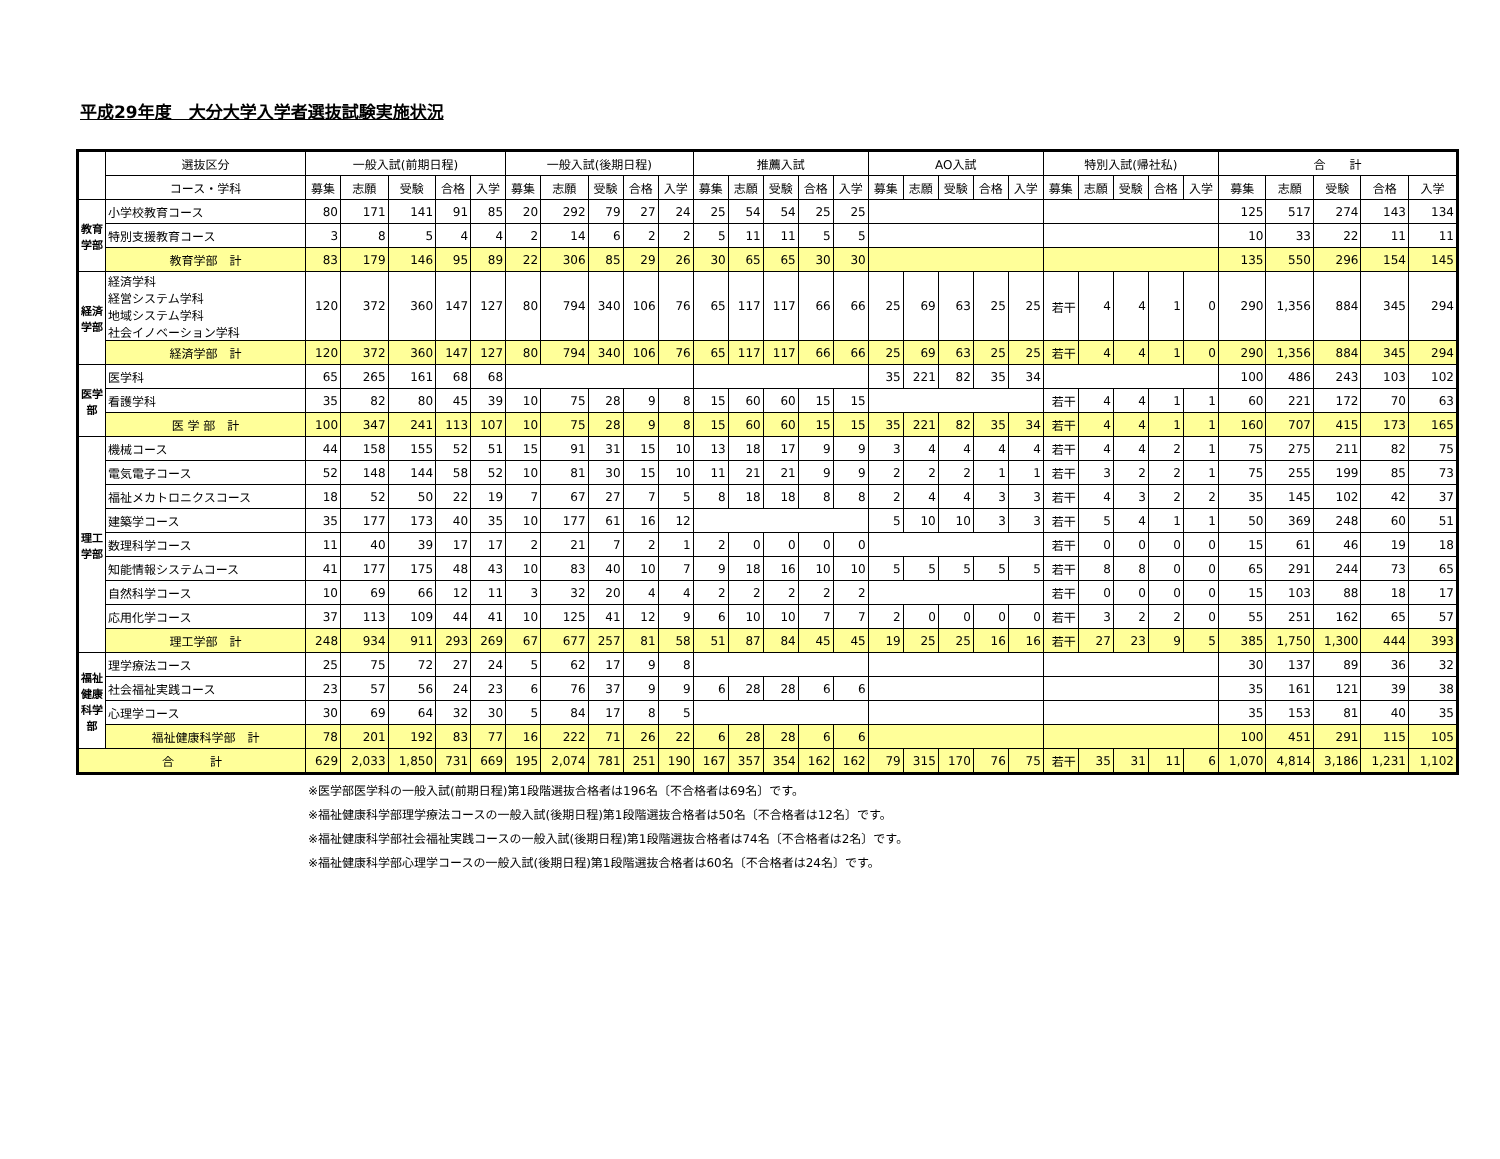平成29年度　大分大学入学者選抜試験実施状況
| | 選抜区分 | 一般入試(前期日程) | | | | | 一般入試(後期日程) | | | | | 推薦入試 | | | | | AO入試 | | | | | 特別入試(帰社私) | | | | | 合 計 | | | | |
| --- | --- | --- | --- | --- | --- | --- | --- | --- | --- | --- | --- | --- | --- | --- | --- | --- | --- | --- | --- | --- | --- | --- | --- | --- | --- | --- | --- | --- | --- | --- | --- |
| | コース・学科 | 募集 | 志願 | 受験 | 合格 | 入学 | 募集 | 志願 | 受験 | 合格 | 入学 | 募集 | 志願 | 受験 | 合格 | 入学 | 募集 | 志願 | 受験 | 合格 | 入学 | 募集 | 志願 | 受験 | 合格 | 入学 | 募集 | 志願 | 受験 | 合格 | 入学 |
| 教育学部 | 小学校教育コース | 80 | 171 | 141 | 91 | 85 | 20 | 292 | 79 | 27 | 24 | 25 | 54 | 54 | 25 | 25 | | | | | | | | | | | 125 | 517 | 274 | 143 | 134 |
| | 特別支援教育コース | 3 | 8 | 5 | 4 | 4 | 2 | 14 | 6 | 2 | 2 | 5 | 11 | 11 | 5 | 5 | | | | | | | | | | | 10 | 33 | 22 | 11 | 11 |
| | 教育学部 計 | 83 | 179 | 146 | 95 | 89 | 22 | 306 | 85 | 29 | 26 | 30 | 65 | 65 | 30 | 30 | | | | | | | | | | | 135 | 550 | 296 | 154 | 145 |
| 経済学部 | 経済学科 経営システム学科 地域システム学科 社会イノベーション学科 | 120 | 372 | 360 | 147 | 127 | 80 | 794 | 340 | 106 | 76 | 65 | 117 | 117 | 66 | 66 | 25 | 69 | 63 | 25 | 25 | 若干 | 4 | 4 | 1 | 0 | 290 | 1,356 | 884 | 345 | 294 |
| | 経済学部 計 | 120 | 372 | 360 | 147 | 127 | 80 | 794 | 340 | 106 | 76 | 65 | 117 | 117 | 66 | 66 | 25 | 69 | 63 | 25 | 25 | 若干 | 4 | 4 | 1 | 0 | 290 | 1,356 | 884 | 345 | 294 |
| 医学部 | 医学科 | 65 | 265 | 161 | 68 | 68 | | | | | | | | | | | 35 | 221 | 82 | 35 | 34 | | | | | | 100 | 486 | 243 | 103 | 102 |
| | 看護学科 | 35 | 82 | 80 | 45 | 39 | 10 | 75 | 28 | 9 | 8 | 15 | 60 | 60 | 15 | 15 | | | | | | 若干 | 4 | 4 | 1 | 1 | 60 | 221 | 172 | 70 | 63 |
| | 医 学 部 計 | 100 | 347 | 241 | 113 | 107 | 10 | 75 | 28 | 9 | 8 | 15 | 60 | 60 | 15 | 15 | 35 | 221 | 82 | 35 | 34 | 若干 | 4 | 4 | 1 | 1 | 160 | 707 | 415 | 173 | 165 |
| 理工学部 | 機械コース | 44 | 158 | 155 | 52 | 51 | 15 | 91 | 31 | 15 | 10 | 13 | 18 | 17 | 9 | 9 | 3 | 4 | 4 | 4 | 4 | 若干 | 4 | 4 | 2 | 1 | 75 | 275 | 211 | 82 | 75 |
| | 電気電子コース | 52 | 148 | 144 | 58 | 52 | 10 | 81 | 30 | 15 | 10 | 11 | 21 | 21 | 9 | 9 | 2 | 2 | 2 | 1 | 1 | 若干 | 3 | 2 | 2 | 1 | 75 | 255 | 199 | 85 | 73 |
| | 福祉メカトロニクスコース | 18 | 52 | 50 | 22 | 19 | 7 | 67 | 27 | 7 | 5 | 8 | 18 | 18 | 8 | 8 | 2 | 4 | 4 | 3 | 3 | 若干 | 4 | 3 | 2 | 2 | 35 | 145 | 102 | 42 | 37 |
| | 建築学コース | 35 | 177 | 173 | 40 | 35 | 10 | 177 | 61 | 16 | 12 | | | | | | 5 | 10 | 10 | 3 | 3 | 若干 | 5 | 4 | 1 | 1 | 50 | 369 | 248 | 60 | 51 |
| | 数理科学コース | 11 | 40 | 39 | 17 | 17 | 2 | 21 | 7 | 2 | 1 | 2 | 0 | 0 | 0 | 0 | | | | | | 若干 | 0 | 0 | 0 | 0 | 15 | 61 | 46 | 19 | 18 |
| | 知能情報システムコース | 41 | 177 | 175 | 48 | 43 | 10 | 83 | 40 | 10 | 7 | 9 | 18 | 16 | 10 | 10 | 5 | 5 | 5 | 5 | 5 | 若干 | 8 | 8 | 0 | 0 | 65 | 291 | 244 | 73 | 65 |
| | 自然科学コース | 10 | 69 | 66 | 12 | 11 | 3 | 32 | 20 | 4 | 4 | 2 | 2 | 2 | 2 | 2 | | | | | | 若干 | 0 | 0 | 0 | 0 | 15 | 103 | 88 | 18 | 17 |
| | 応用化学コース | 37 | 113 | 109 | 44 | 41 | 10 | 125 | 41 | 12 | 9 | 6 | 10 | 10 | 7 | 7 | 2 | 0 | 0 | 0 | 0 | 若干 | 3 | 2 | 2 | 0 | 55 | 251 | 162 | 65 | 57 |
| | 理工学部 計 | 248 | 934 | 911 | 293 | 269 | 67 | 677 | 257 | 81 | 58 | 51 | 87 | 84 | 45 | 45 | 19 | 25 | 25 | 16 | 16 | 若干 | 27 | 23 | 9 | 5 | 385 | 1,750 | 1,300 | 444 | 393 |
| 福祉健康科学部 | 理学療法コース | 25 | 75 | 72 | 27 | 24 | 5 | 62 | 17 | 9 | 8 | | | | | | | | | | | | | | | | 30 | 137 | 89 | 36 | 32 |
| | 社会福祉実践コース | 23 | 57 | 56 | 24 | 23 | 6 | 76 | 37 | 9 | 9 | 6 | 28 | 28 | 6 | 6 | | | | | | | | | | | 35 | 161 | 121 | 39 | 38 |
| | 心理学コース | 30 | 69 | 64 | 32 | 30 | 5 | 84 | 17 | 8 | 5 | | | | | | | | | | | | | | | | 35 | 153 | 81 | 40 | 35 |
| | 福祉健康科学部 計 | 78 | 201 | 192 | 83 | 77 | 16 | 222 | 71 | 26 | 22 | 6 | 28 | 28 | 6 | 6 | | | | | | | | | | | 100 | 451 | 291 | 115 | 105 |
| 合 計 | | 629 | 2,033 | 1,850 | 731 | 669 | 195 | 2,074 | 781 | 251 | 190 | 167 | 357 | 354 | 162 | 162 | 79 | 315 | 170 | 76 | 75 | 若干 | 35 | 31 | 11 | 6 | 1,070 | 4,814 | 3,186 | 1,231 | 1,102 |
※医学部医学科の一般入試(前期日程)第1段階選抜合格者は196名〔不合格者は69名〕です。
※福祉健康科学部理学療法コースの一般入試(後期日程)第1段階選抜合格者は50名〔不合格者は12名〕です。
※福祉健康科学部社会福祉実践コースの一般入試(後期日程)第1段階選抜合格者は74名〔不合格者は2名〕です。
※福祉健康科学部心理学コースの一般入試(後期日程)第1段階選抜合格者は60名〔不合格者は24名〕です。